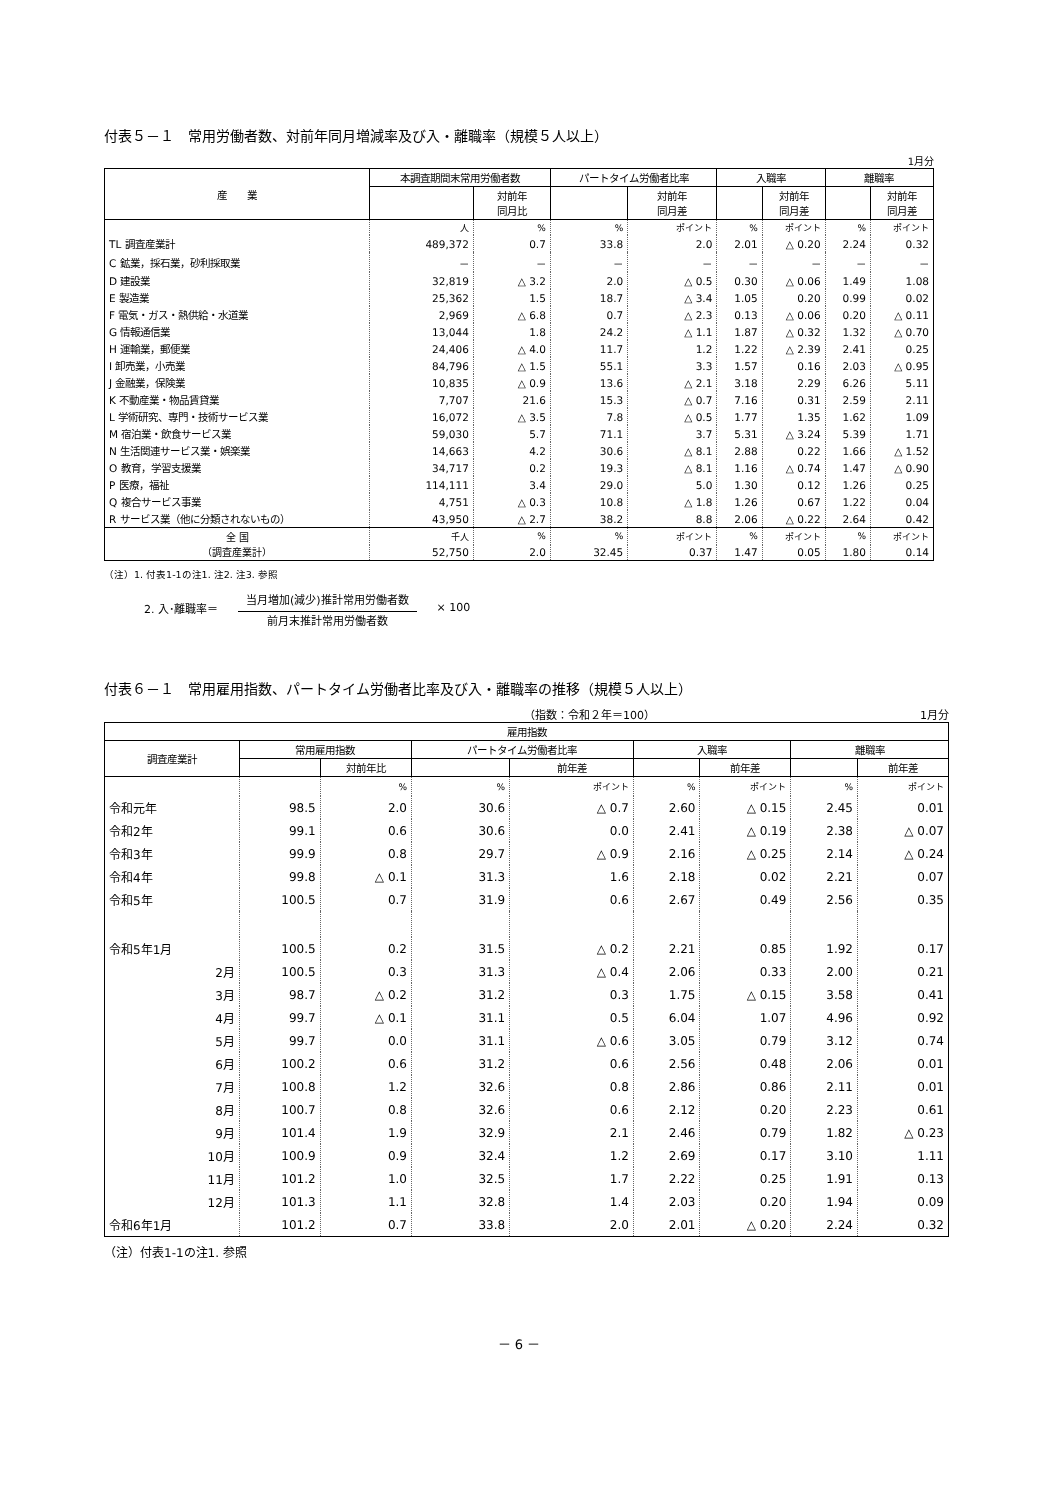付表５－１　常用労働者数、対前年同月増減率及び入・離職率（規模５人以上）
1月分
| 産 業 | 本調査期間末常用労働者数 | | パートタイム労働者比率 | | 入職率 | | 離職率 | |
| --- | --- | --- | --- | --- | --- | --- | --- | --- |
| | | 対前年 同月比 | | 対前年 同月差 | | 対前年 同月差 | | 対前年 同月差 |
| | 人 | % | % | ポイント | % | ポイント | % | ポイント |
| TL 調査産業計 | 489,372 | 0.7 | 33.8 | 2.0 | 2.01 | △ 0.20 | 2.24 | 0.32 |
| C 鉱業，採石業，砂利採取業 | － | － | － | － | － | － | － | － |
| D 建設業 | 32,819 | △ 3.2 | 2.0 | △ 0.5 | 0.30 | △ 0.06 | 1.49 | 1.08 |
| E 製造業 | 25,362 | 1.5 | 18.7 | △ 3.4 | 1.05 | 0.20 | 0.99 | 0.02 |
| F 電気・ガス・熱供給・水道業 | 2,969 | △ 6.8 | 0.7 | △ 2.3 | 0.13 | △ 0.06 | 0.20 | △ 0.11 |
| G 情報通信業 | 13,044 | 1.8 | 24.2 | △ 1.1 | 1.87 | △ 0.32 | 1.32 | △ 0.70 |
| H 運輸業，郵便業 | 24,406 | △ 4.0 | 11.7 | 1.2 | 1.22 | △ 2.39 | 2.41 | 0.25 |
| I 卸売業，小売業 | 84,796 | △ 1.5 | 55.1 | 3.3 | 1.57 | 0.16 | 2.03 | △ 0.95 |
| J 金融業，保険業 | 10,835 | △ 0.9 | 13.6 | △ 2.1 | 3.18 | 2.29 | 6.26 | 5.11 |
| K 不動産業・物品賃貸業 | 7,707 | 21.6 | 15.3 | △ 0.7 | 7.16 | 0.31 | 2.59 | 2.11 |
| L 学術研究、専門・技術サービス業 | 16,072 | △ 3.5 | 7.8 | △ 0.5 | 1.77 | 1.35 | 1.62 | 1.09 |
| M 宿泊業・飲食サービス業 | 59,030 | 5.7 | 71.1 | 3.7 | 5.31 | △ 3.24 | 5.39 | 1.71 |
| N 生活関連サービス業・娯楽業 | 14,663 | 4.2 | 30.6 | △ 8.1 | 2.88 | 0.22 | 1.66 | △ 1.52 |
| O 教育，学習支援業 | 34,717 | 0.2 | 19.3 | △ 8.1 | 1.16 | △ 0.74 | 1.47 | △ 0.90 |
| P 医療，福祉 | 114,111 | 3.4 | 29.0 | 5.0 | 1.30 | 0.12 | 1.26 | 0.25 |
| Q 複合サービス事業 | 4,751 | △ 0.3 | 10.8 | △ 1.8 | 1.26 | 0.67 | 1.22 | 0.04 |
| R サービス業（他に分類されないもの） | 43,950 | △ 2.7 | 38.2 | 8.8 | 2.06 | △ 0.22 | 2.64 | 0.42 |
| 全 国 （調査産業計） | 千人 | % | % | ポイント | % | ポイント | % | ポイント |
| | 52,750 | 2.0 | 32.45 | 0.37 | 1.47 | 0.05 | 1.80 | 0.14 |
（注）1. 付表1-1の注1. 注2. 注3. 参照
2. 入･離職率＝
当月増加(減少)推計常用労働者数
前月末推計常用労働者数
× 100
付表６－１　常用雇用指数、パートタイム労働者比率及び入・離職率の推移（規模５人以上）
（指数：令和２年＝100） 1月分
| 雇用指数 | | | | | | | | |
| --- | --- | --- | --- | --- | --- | --- | --- | --- |
| 調査産業計 | 常用雇用指数 | | パートタイム労働者比率 | | 入職率 | | 離職率 | |
| | | 対前年比 | | 前年差 | | 前年差 | | 前年差 |
| | | % | % | ポイント | % | ポイント | % | ポイント |
| 令和元年 | 98.5 | 2.0 | 30.6 | △ 0.7 | 2.60 | △ 0.15 | 2.45 | 0.01 |
| 令和2年 | 99.1 | 0.6 | 30.6 | 0.0 | 2.41 | △ 0.19 | 2.38 | △ 0.07 |
| 令和3年 | 99.9 | 0.8 | 29.7 | △ 0.9 | 2.16 | △ 0.25 | 2.14 | △ 0.24 |
| 令和4年 | 99.8 | △ 0.1 | 31.3 | 1.6 | 2.18 | 0.02 | 2.21 | 0.07 |
| 令和5年 | 100.5 | 0.7 | 31.9 | 0.6 | 2.67 | 0.49 | 2.56 | 0.35 |
| 令和5年1月 | 100.5 | 0.2 | 31.5 | △ 0.2 | 2.21 | 0.85 | 1.92 | 0.17 |
| 2月 | 100.5 | 0.3 | 31.3 | △ 0.4 | 2.06 | 0.33 | 2.00 | 0.21 |
| 3月 | 98.7 | △ 0.2 | 31.2 | 0.3 | 1.75 | △ 0.15 | 3.58 | 0.41 |
| 4月 | 99.7 | △ 0.1 | 31.1 | 0.5 | 6.04 | 1.07 | 4.96 | 0.92 |
| 5月 | 99.7 | 0.0 | 31.1 | △ 0.6 | 3.05 | 0.79 | 3.12 | 0.74 |
| 6月 | 100.2 | 0.6 | 31.2 | 0.6 | 2.56 | 0.48 | 2.06 | 0.01 |
| 7月 | 100.8 | 1.2 | 32.6 | 0.8 | 2.86 | 0.86 | 2.11 | 0.01 |
| 8月 | 100.7 | 0.8 | 32.6 | 0.6 | 2.12 | 0.20 | 2.23 | 0.61 |
| 9月 | 101.4 | 1.9 | 32.9 | 2.1 | 2.46 | 0.79 | 1.82 | △ 0.23 |
| 10月 | 100.9 | 0.9 | 32.4 | 1.2 | 2.69 | 0.17 | 3.10 | 1.11 |
| 11月 | 101.2 | 1.0 | 32.5 | 1.7 | 2.22 | 0.25 | 1.91 | 0.13 |
| 12月 | 101.3 | 1.1 | 32.8 | 1.4 | 2.03 | 0.20 | 1.94 | 0.09 |
| 令和6年1月 | 101.2 | 0.7 | 33.8 | 2.0 | 2.01 | △ 0.20 | 2.24 | 0.32 |
（注）付表1-1の注1. 参照
－ 6 －